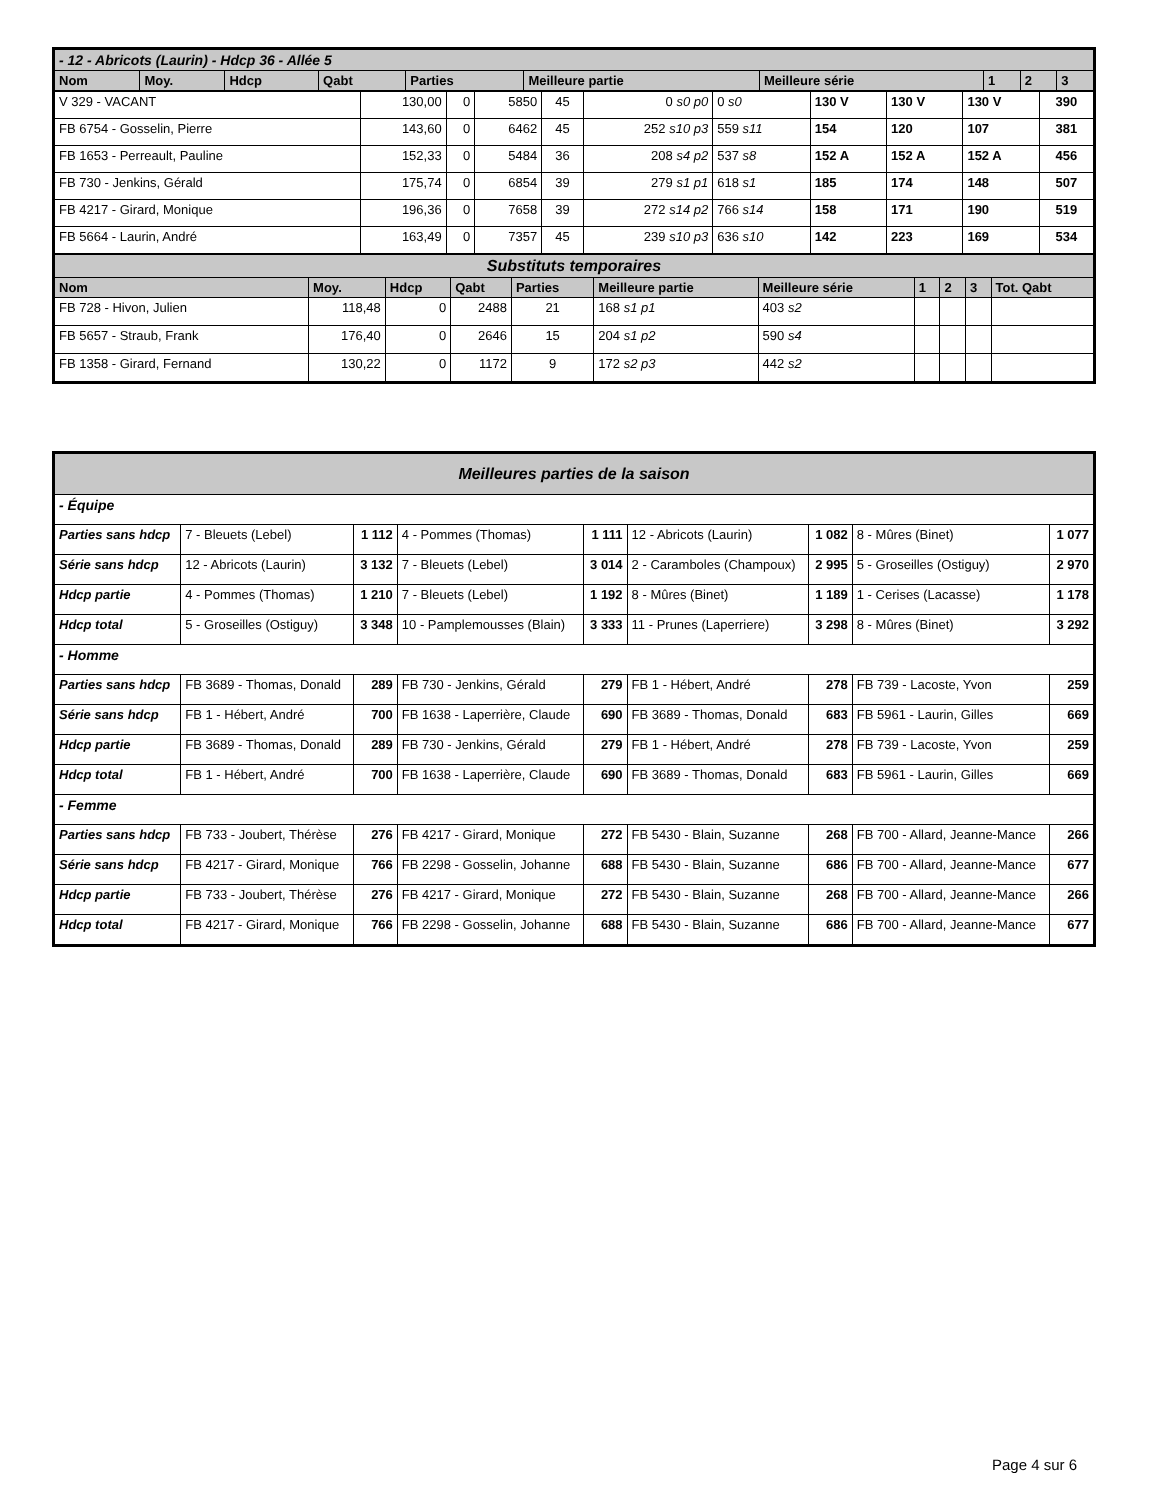| - 12 - Abricots (Laurin) - Hdcp 36 - Allée 5 | | | | | | | | | |
| --- | --- | --- | --- | --- | --- | --- | --- | --- | --- |
| Nom | Moy. | Hdcp | Qabt | Parties | Meilleure partie | Meilleure série | 1 | 2 | 3 |
| V 329 - VACANT | 130,00 | 0 | 5850 | 45 | 0 s0 p0 | 0 s0 | 130 V | 130 V | 130 V | 390 |
| FB 6754 - Gosselin, Pierre | 143,60 | 0 | 6462 | 45 | 252 s10 p3 | 559 s11 | 154 | 120 | 107 | 381 |
| FB 1653 - Perreault, Pauline | 152,33 | 0 | 5484 | 36 | 208 s4 p2 | 537 s8 | 152 A | 152 A | 152 A | 456 |
| FB 730 - Jenkins, Gérald | 175,74 | 0 | 6854 | 39 | 279 s1 p1 | 618 s1 | 185 | 174 | 148 | 507 |
| FB 4217 - Girard, Monique | 196,36 | 0 | 7658 | 39 | 272 s14 p2 | 766 s14 | 158 | 171 | 190 | 519 |
| FB 5664 - Laurin, André | 163,49 | 0 | 7357 | 45 | 239 s10 p3 | 636 s10 | 142 | 223 | 169 | 534 |
| Substituts temporaires | | | | | | | | | | |
| --- | --- | --- | --- | --- | --- | --- | --- | --- | --- | --- |
| Nom | Moy. | Hdcp | Qabt | Parties | Meilleure partie | Meilleure série | 1 | 2 | 3 | Tot. Qabt |
| FB 728 - Hivon, Julien | 118,48 | 0 | 2488 | 21 | 168 s1 p1 | 403 s2 | | | | |
| FB 5657 - Straub, Frank | 176,40 | 0 | 2646 | 15 | 204 s1 p2 | 590 s4 | | | | |
| FB 1358 - Girard, Fernand | 130,22 | 0 | 1172 | 9 | 172 s2 p3 | 442 s2 | | | | |
| Meilleures parties de la saison | | | | | | | | |
| --- | --- | --- | --- | --- | --- | --- | --- | --- |
| - Équipe | | | | | | | | |
| Parties sans hdcp | 7 - Bleuets (Lebel) | 1 112 | 4 - Pommes (Thomas) | 1 111 | 12 - Abricots (Laurin) | 1 082 | 8 - Mûres (Binet) | 1 077 |
| Série sans hdcp | 12 - Abricots (Laurin) | 3 132 | 7 - Bleuets (Lebel) | 3 014 | 2 - Caramboles (Champoux) | 2 995 | 5 - Groseilles (Ostiguy) | 2 970 |
| Hdcp partie | 4 - Pommes (Thomas) | 1 210 | 7 - Bleuets (Lebel) | 1 192 | 8 - Mûres (Binet) | 1 189 | 1 - Cerises (Lacasse) | 1 178 |
| Hdcp total | 5 - Groseilles (Ostiguy) | 3 348 | 10 - Pamplemousses (Blain) | 3 333 | 11 - Prunes (Laperriere) | 3 298 | 8 - Mûres (Binet) | 3 292 |
| - Homme | | | | | | | | |
| Parties sans hdcp | FB 3689 - Thomas, Donald | 289 | FB 730 - Jenkins, Gérald | 279 | FB 1 - Hébert, André | 278 | FB 739 - Lacoste, Yvon | 259 |
| Série sans hdcp | FB 1 - Hébert, André | 700 | FB 1638 - Laperrière, Claude | 690 | FB 3689 - Thomas, Donald | 683 | FB 5961 - Laurin, Gilles | 669 |
| Hdcp partie | FB 3689 - Thomas, Donald | 289 | FB 730 - Jenkins, Gérald | 279 | FB 1 - Hébert, André | 278 | FB 739 - Lacoste, Yvon | 259 |
| Hdcp total | FB 1 - Hébert, André | 700 | FB 1638 - Laperrière, Claude | 690 | FB 3689 - Thomas, Donald | 683 | FB 5961 - Laurin, Gilles | 669 |
| - Femme | | | | | | | | |
| Parties sans hdcp | FB 733 - Joubert, Thérèse | 276 | FB 4217 - Girard, Monique | 272 | FB 5430 - Blain, Suzanne | 268 | FB 700 - Allard, Jeanne-Mance | 266 |
| Série sans hdcp | FB 4217 - Girard, Monique | 766 | FB 2298 - Gosselin, Johanne | 688 | FB 5430 - Blain, Suzanne | 686 | FB 700 - Allard, Jeanne-Mance | 677 |
| Hdcp partie | FB 733 - Joubert, Thérèse | 276 | FB 4217 - Girard, Monique | 272 | FB 5430 - Blain, Suzanne | 268 | FB 700 - Allard, Jeanne-Mance | 266 |
| Hdcp total | FB 4217 - Girard, Monique | 766 | FB 2298 - Gosselin, Johanne | 688 | FB 5430 - Blain, Suzanne | 686 | FB 700 - Allard, Jeanne-Mance | 677 |
Page 4 sur 6